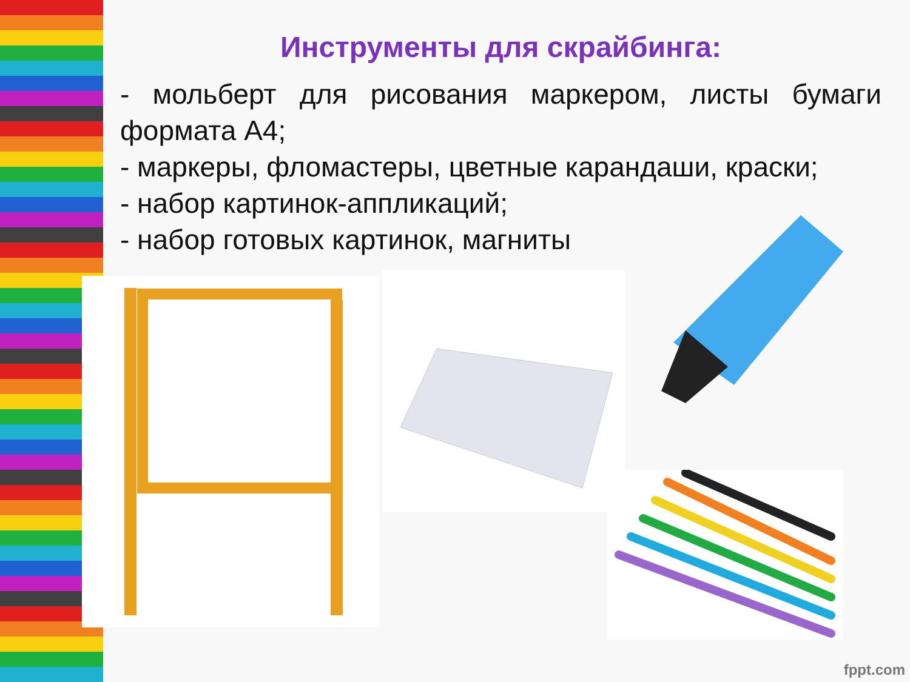Инструменты для скрайбинга:
- мольберт для рисования маркером, листы бумаги формата А4;
- маркеры, фломастеры, цветные карандаши, краски;
- набор картинок-аппликаций;
- набор готовых картинок, магниты
fppt.com